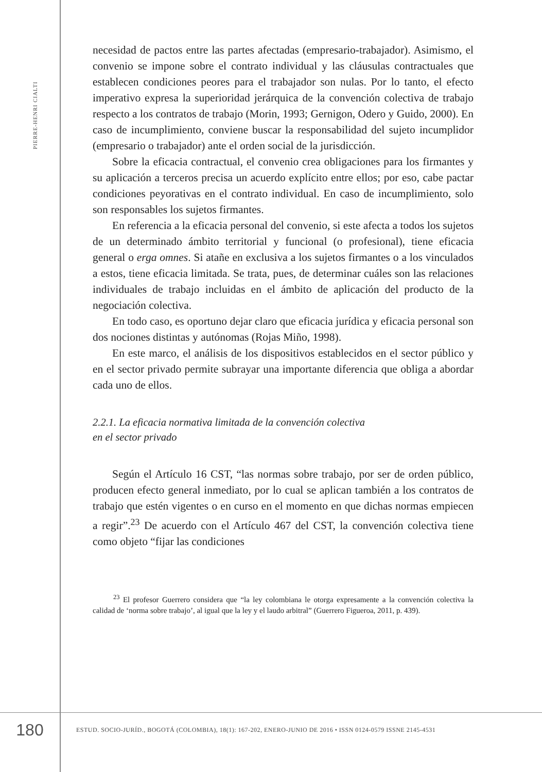PIERRE-HENRI CIALTI
necesidad de pactos entre las partes afectadas (empresario-trabajador). Asimismo, el convenio se impone sobre el contrato individual y las cláusulas contractuales que establecen condiciones peores para el trabajador son nulas. Por lo tanto, el efecto imperativo expresa la superioridad jerárquica de la convención colectiva de trabajo respecto a los contratos de trabajo (Morin, 1993; Gernigon, Odero y Guido, 2000). En caso de incumplimiento, conviene buscar la responsabilidad del sujeto incumplidor (empresario o trabajador) ante el orden social de la jurisdicción.
Sobre la eficacia contractual, el convenio crea obligaciones para los firmantes y su aplicación a terceros precisa un acuerdo explícito entre ellos; por eso, cabe pactar condiciones peyorativas en el contrato individual. En caso de incumplimiento, solo son responsables los sujetos firmantes.
En referencia a la eficacia personal del convenio, si este afecta a todos los sujetos de un determinado ámbito territorial y funcional (o profesional), tiene eficacia general o erga omnes. Si atañe en exclusiva a los sujetos firmantes o a los vinculados a estos, tiene eficacia limitada. Se trata, pues, de determinar cuáles son las relaciones individuales de trabajo incluidas en el ámbito de aplicación del producto de la negociación colectiva.
En todo caso, es oportuno dejar claro que eficacia jurídica y eficacia personal son dos nociones distintas y autónomas (Rojas Miño, 1998).
En este marco, el análisis de los dispositivos establecidos en el sector público y en el sector privado permite subrayar una importante diferencia que obliga a abordar cada uno de ellos.
2.2.1. La eficacia normativa limitada de la convención colectiva
en el sector privado
Según el Artículo 16 CST, “las normas sobre trabajo, por ser de orden público, producen efecto general inmediato, por lo cual se aplican también a los contratos de trabajo que estén vigentes o en curso en el momento en que dichas normas empiecen a regir”.<sup>23</sup> De acuerdo con el Artículo 467 del CST, la convención colectiva tiene como objeto “fijar las condiciones
<sup>23</sup> El profesor Guerrero considera que “la ley colombiana le otorga expresamente a la convención colectiva la calidad de ‘norma sobre trabajo’, al igual que la ley y el laudo arbitral” (Guerrero Figueroa, 2011, p. 439).
180
ESTUD. SOCIO-JURÍD., BOGOTÁ (COLOMBIA), 18(1): 167-202, ENERO-JUNIO DE 2016 • ISSN 0124-0579 ISSNE 2145-4531